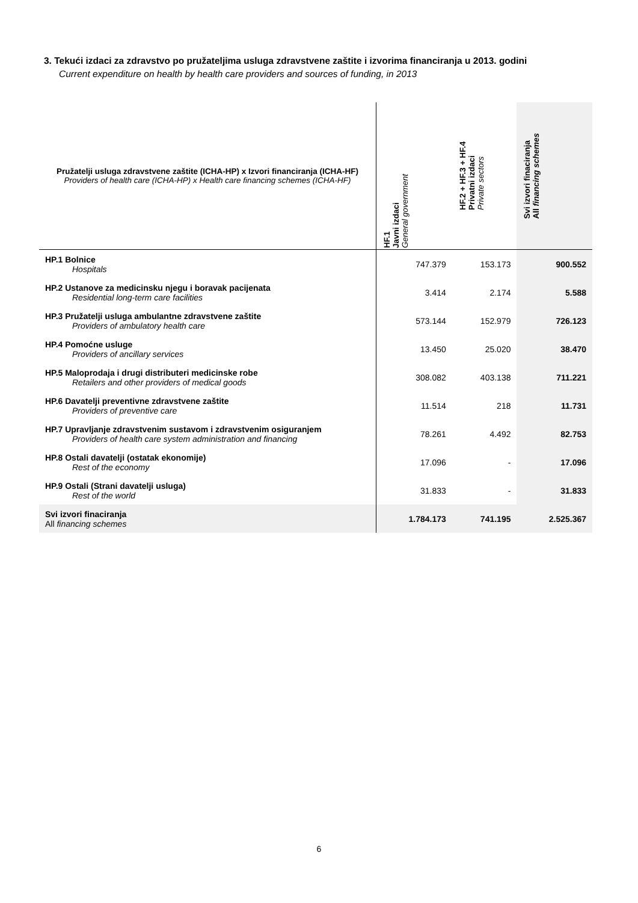3. Tekući izdaci za zdravstvo po pružateljima usluga zdravstvene zaštite i izvorima financiranja u 2013. godini
Current expenditure on health by health care providers and sources of funding, in 2013
| Pružatelji usluga zdravstvene zaštite (ICHA-HP) x Izvori financiranja (ICHA-HF) Providers of health care (ICHA-HP) x Health care financing schemes (ICHA-HF) | HF.1 Javni izdaci General government | HF.2 + HF.3 + HF.4 Privatni izdaci Private sectors | Svi izvori finaciranja All financing schemes |
| --- | --- | --- | --- |
| HP.1 Bolnice Hospitals | 747.379 | 153.173 | 900.552 |
| HP.2 Ustanove za medicinsku njegu i boravak pacijenata Residential long-term care facilities | 3.414 | 2.174 | 5.588 |
| HP.3 Pružatelji usluga ambulantne zdravstvene zaštite Providers of ambulatory health care | 573.144 | 152.979 | 726.123 |
| HP.4 Pomoćne usluge Providers of ancillary services | 13.450 | 25.020 | 38.470 |
| HP.5 Maloprodaja i drugi distributeri medicinske robe Retailers and other providers of medical goods | 308.082 | 403.138 | 711.221 |
| HP.6 Davatelji preventivne zdravstvene zaštite Providers of preventive care | 11.514 | 218 | 11.731 |
| HP.7 Upravljanje zdravstvenim sustavom i zdravstvenim osiguranjem Providers of health care system administration and financing | 78.261 | 4.492 | 82.753 |
| HP.8 Ostali davatelji (ostatak ekonomije) Rest of the economy | 17.096 | - | 17.096 |
| HP.9 Ostali (Strani davatelji usluga) Rest of the world | 31.833 | - | 31.833 |
| Svi izvori finaciranja All financing schemes | 1.784.173 | 741.195 | 2.525.367 |
6